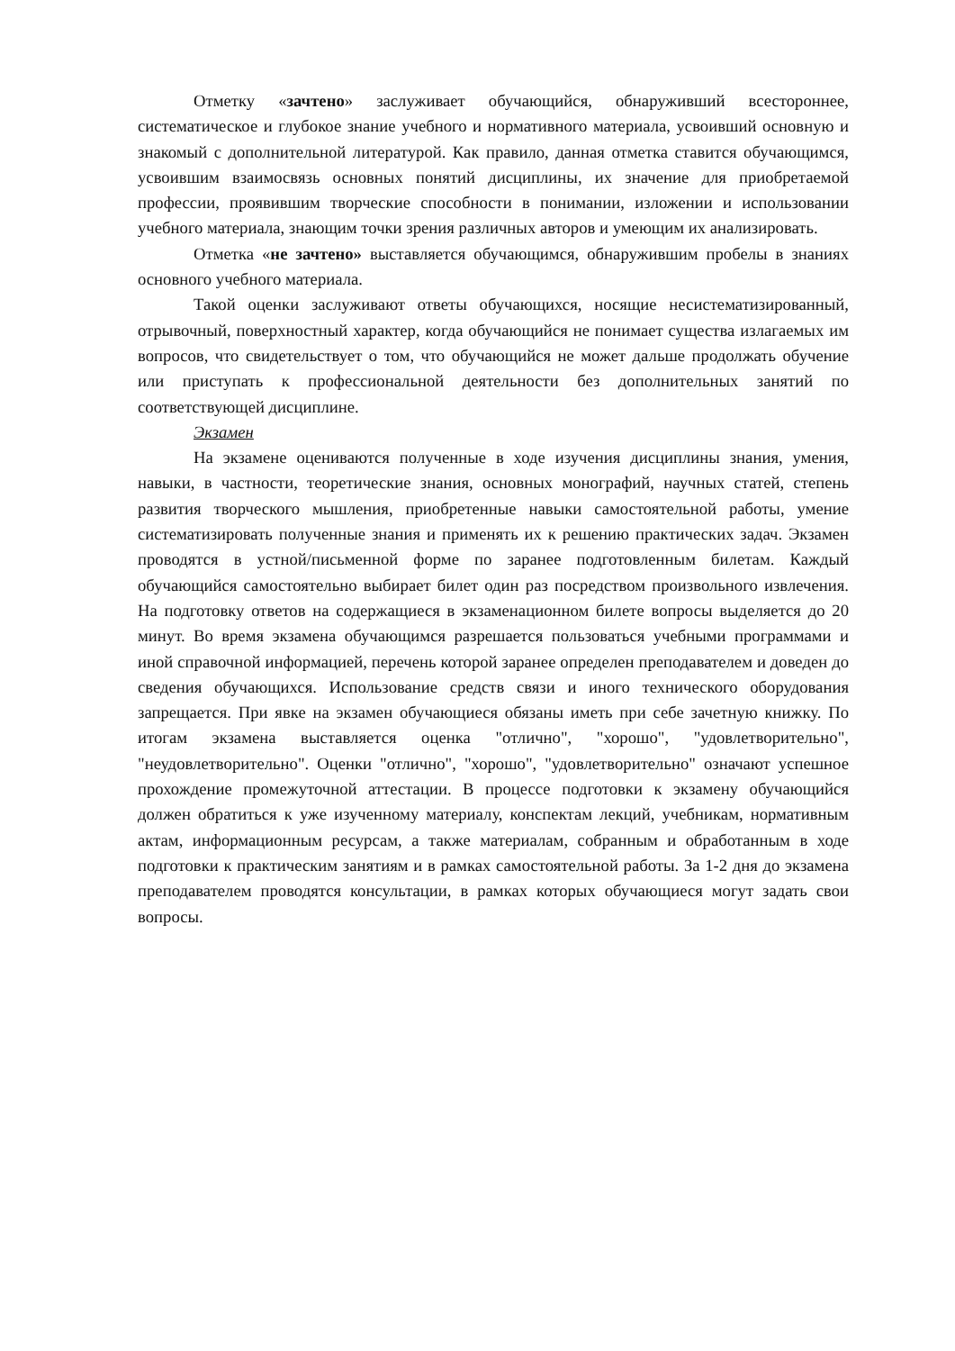Отметку «зачтено» заслуживает обучающийся, обнаруживший всестороннее, систематическое и глубокое знание учебного и нормативного материала, усвоивший основную и знакомый с дополнительной литературой. Как правило, данная отметка ставится обучающимся, усвоившим взаимосвязь основных понятий дисциплины, их значение для приобретаемой профессии, проявившим творческие способности в понимании, изложении и использовании учебного материала, знающим точки зрения различных авторов и умеющим их анализировать.
Отметка «не зачтено» выставляется обучающимся, обнаружившим пробелы в знаниях основного учебного материала.
Такой оценки заслуживают ответы обучающихся, носящие несистематизированный, отрывочный, поверхностный характер, когда обучающийся не понимает существа излагаемых им вопросов, что свидетельствует о том, что обучающийся не может дальше продолжать обучение или приступать к профессиональной деятельности без дополнительных занятий по соответствующей дисциплине.
Экзамен
На экзамене оцениваются полученные в ходе изучения дисциплины знания, умения, навыки, в частности, теоретические знания, основных монографий, научных статей, степень развития творческого мышления, приобретенные навыки самостоятельной работы, умение систематизировать полученные знания и применять их к решению практических задач. Экзамен проводятся в устной/письменной форме по заранее подготовленным билетам. Каждый обучающийся самостоятельно выбирает билет один раз посредством произвольного извлечения. На подготовку ответов на содержащиеся в экзаменационном билете вопросы выделяется до 20 минут. Во время экзамена обучающимся разрешается пользоваться учебными программами и иной справочной информацией, перечень которой заранее определен преподавателем и доведен до сведения обучающихся. Использование средств связи и иного технического оборудования запрещается. При явке на экзамен обучающиеся обязаны иметь при себе зачетную книжку. По итогам экзамена выставляется оценка "отлично", "хорошо", "удовлетворительно", "неудовлетворительно". Оценки "отлично", "хорошо", "удовлетворительно" означают успешное прохождение промежуточной аттестации. В процессе подготовки к экзамену обучающийся должен обратиться к уже изученному материалу, конспектам лекций, учебникам, нормативным актам, информационным ресурсам, а также материалам, собранным и обработанным в ходе подготовки к практическим занятиям и в рамках самостоятельной работы. За 1-2 дня до экзамена преподавателем проводятся консультации, в рамках которых обучающиеся могут задать свои вопросы.